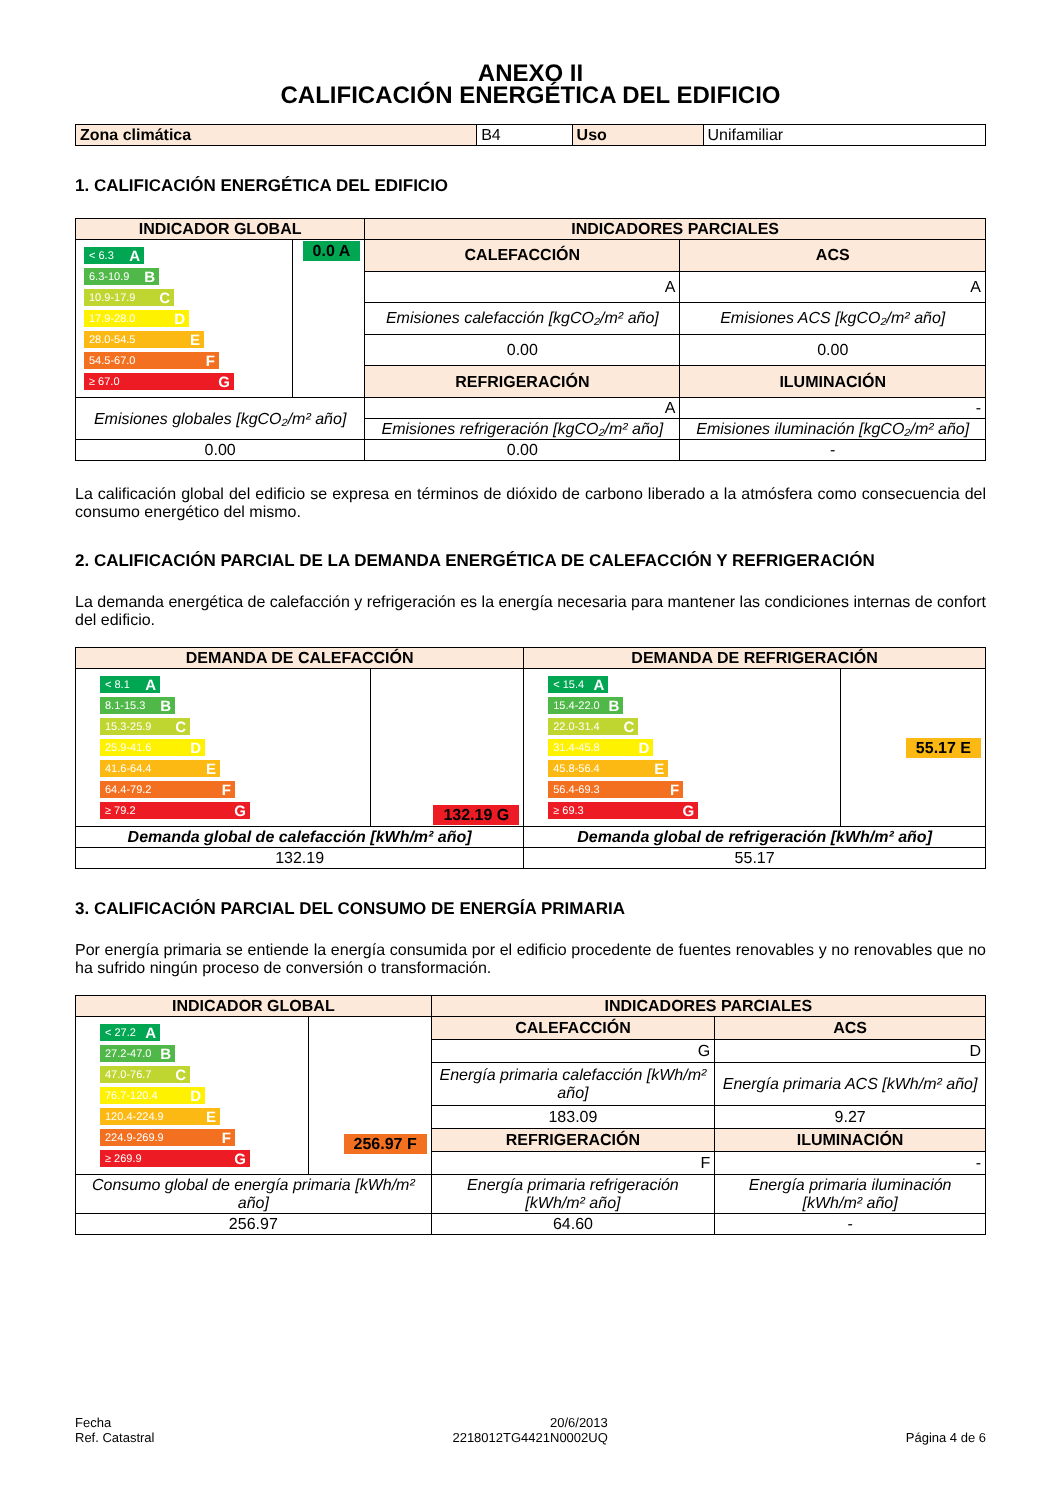ANEXO II
CALIFICACIÓN ENERGÉTICA DEL EDIFICIO
| Zona climática | B4 | Uso | Unifamiliar |
1. CALIFICACIÓN ENERGÉTICA DEL EDIFICIO
| INDICADOR GLOBAL | | INDICADORES PARCIALES | |
| --- | --- | --- | --- |
| < 6.3 A 6.3-10.9 B 10.9-17.9 C 17.9-28.0 D 28.0-54.5 E 54.5-67.0 F ≥ 67.0 G | 0.0 A | CALEFACCIÓN | ACS |
| | | A | A |
| | | Emisiones calefacción [kgCO₂/m² año] | Emisiones ACS [kgCO₂/m² año] |
| | | 0.00 | 0.00 |
| | | REFRIGERACIÓN | ILUMINACIÓN |
| Emisiones globales [kgCO₂/m² año] | | A | - |
| | | Emisiones refrigeración [kgCO₂/m² año] | Emisiones iluminación [kgCO₂/m² año] |
| 0.00 | | 0.00 | - |
La calificación global del edificio se expresa en términos de dióxido de carbono liberado a la atmósfera como consecuencia del consumo energético del mismo.
2. CALIFICACIÓN PARCIAL DE LA DEMANDA ENERGÉTICA DE CALEFACCIÓN Y REFRIGERACIÓN
La demanda energética de calefacción y refrigeración es la energía necesaria para mantener las condiciones internas de confort del edificio.
| DEMANDA DE CALEFACCIÓN | | DEMANDA DE REFRIGERACIÓN | |
| --- | --- | --- | --- |
| < 8.1 A 8.1-15.3 B 15.3-25.9 C 25.9-41.6 D 41.6-64.4 E 64.4-79.2 F ≥ 79.2 G | 132.19 G | < 15.4 A 15.4-22.0 B 22.0-31.4 C 31.4-45.8 D 45.8-56.4 E 56.4-69.3 F ≥ 69.3 G | 55.17 E |
| Demanda global de calefacción [kWh/m² año] | | Demanda global de refrigeración [kWh/m² año] | |
| 132.19 | | 55.17 | |
3. CALIFICACIÓN PARCIAL DEL CONSUMO DE ENERGÍA PRIMARIA
Por energía primaria se entiende la energía consumida por el edificio procedente de fuentes renovables y no renovables que no ha sufrido ningún proceso de conversión o transformación.
| INDICADOR GLOBAL | | INDICADORES PARCIALES | |
| --- | --- | --- | --- |
| < 27.2 A 27.2-47.0 B 47.0-76.7 C 76.7-120.4 D 120.4-224.9 E 224.9-269.9 F ≥ 269.9 G | 256.97 F | CALEFACCIÓN | ACS |
| | | G | D |
| | | Energía primaria calefacción [kWh/m² año] | Energía primaria ACS [kWh/m² año] |
| | | 183.09 | 9.27 |
| | | REFRIGERACIÓN | ILUMINACIÓN |
| | | F | - |
| Consumo global de energía primaria [kWh/m² año] | | Energía primaria refrigeración [kWh/m² año] | Energía primaria iluminación [kWh/m² año] |
| 256.97 | | 64.60 | - |
Fecha
Ref. Catastral
20/6/2013
2218012TG4421N0002UQ
Página 4 de 6